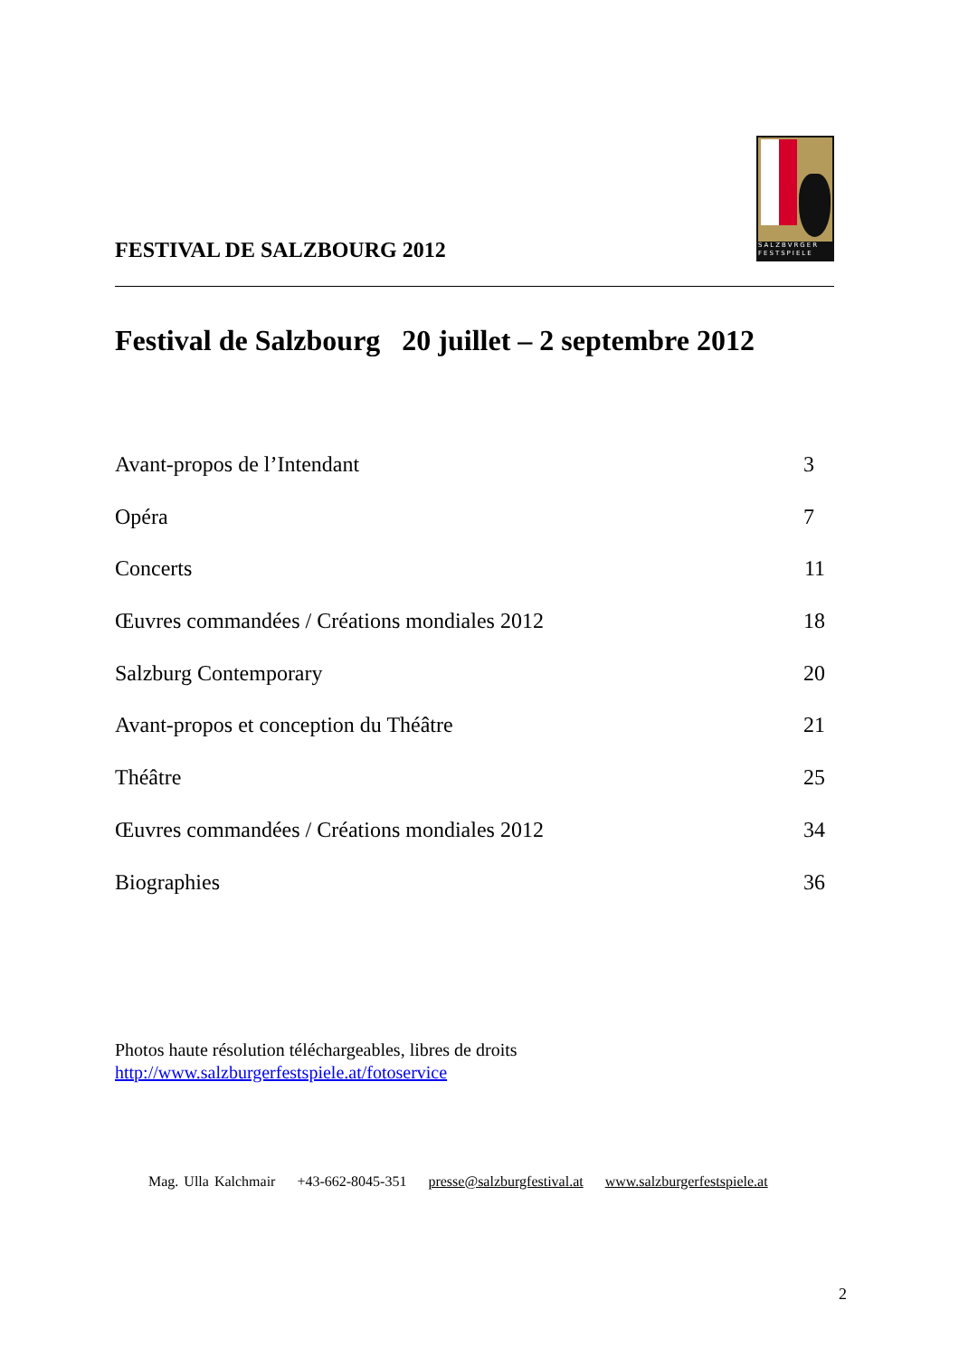FESTIVAL DE SALZBOURG 2012
SALZBVRGER FESTSPIELE
Festival de Salzbourg 20 juillet – 2 septembre 2012
Avant-propos de l’Intendant 3
Opéra 7
Concerts 11
Œuvres commandées / Créations mondiales 2012 18
Salzburg Contemporary 20
Avant-propos et conception du Théâtre 21
Théâtre 25
Œuvres commandées / Créations mondiales 2012 34
Biographies 36
Photos haute résolution téléchargeables, libres de droits
http://www.salzburgerfestspiele.at/fotoservice
Mag. Ulla Kalchmair +43-662-8045-351 presse@salzburgfestival.at www.salzburgerfestspiele.at
2